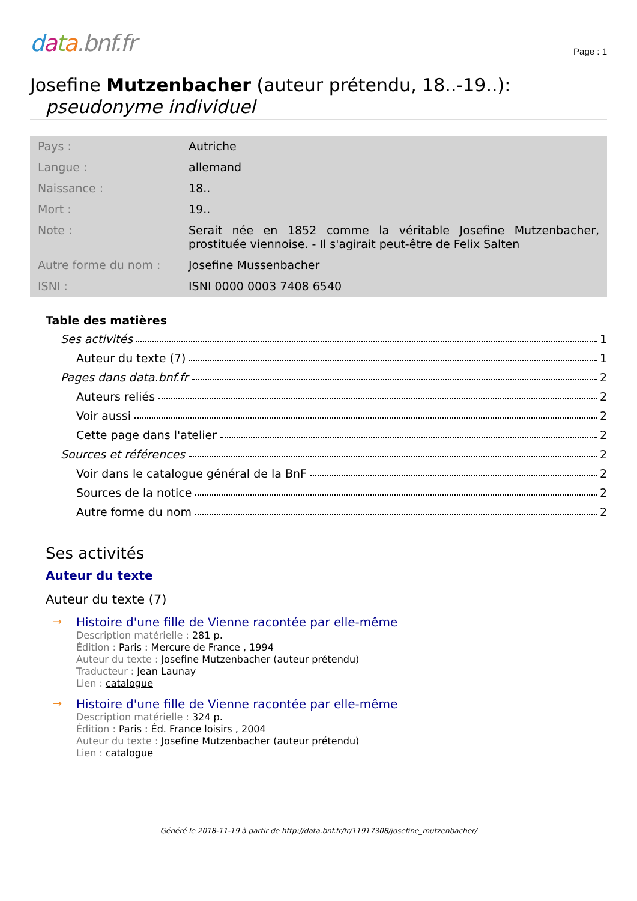data.bnf.fr
Page : 1
Josefine Mutzenbacher (auteur prétendu, 18..-19..):
pseudonyme individuel
| Pays : | Autriche |
| Langue : | allemand |
| Naissance : | 18.. |
| Mort : | 19.. |
| Note : | Serait née en 1852 comme la véritable Josefine Mutzenbacher, prostituée viennoise. - Il s'agirait peut-être de Felix Salten |
| Autre forme du nom : | Josefine Mussenbacher |
| ISNI : | ISNI 0000 0003 7408 6540 |
Table des matières
Ses activités 1
Auteur du texte (7) 1
Pages dans data.bnf.fr 2
Auteurs reliés 2
Voir aussi 2
Cette page dans l'atelier 2
Sources et références 2
Voir dans le catalogue général de la BnF 2
Sources de la notice 2
Autre forme du nom 2
Ses activités
Auteur du texte
Auteur du texte (7)
→ Histoire d'une fille de Vienne racontée par elle-même
Description matérielle : 281 p.
Édition : Paris : Mercure de France , 1994
Auteur du texte : Josefine Mutzenbacher (auteur prétendu)
Traducteur : Jean Launay
Lien : catalogue
→ Histoire d'une fille de Vienne racontée par elle-même
Description matérielle : 324 p.
Édition : Paris : Éd. France loisirs , 2004
Auteur du texte : Josefine Mutzenbacher (auteur prétendu)
Lien : catalogue
Généré le 2018-11-19 à partir de http://data.bnf.fr/fr/11917308/josefine_mutzenbacher/